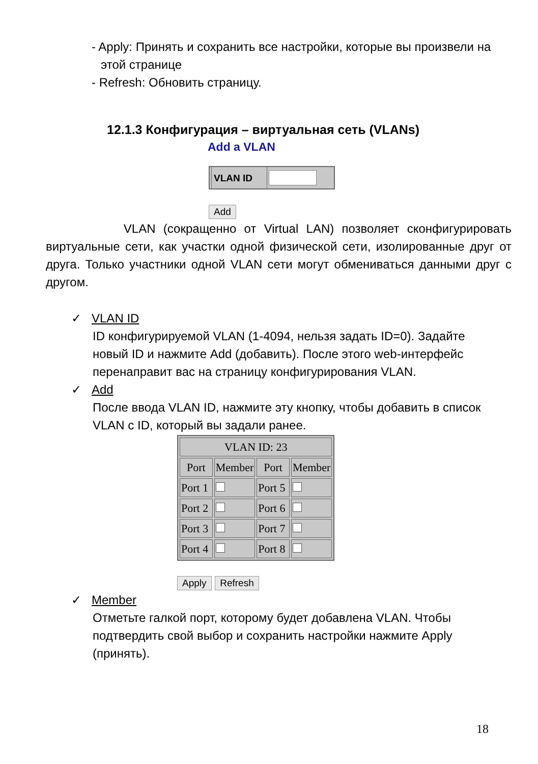- Apply: Принять и сохранить все настройки, которые вы произвели на этой странице
- Refresh: Обновить страницу.
12.1.3 Конфигурация – виртуальная сеть (VLANs)
Add a VLAN
VLAN ID
Add
VLAN (сокращенно от Virtual LAN) позволяет сконфигурировать виртуальные сети, как участки одной физической сети, изолированные друг от друга. Только участники одной VLAN сети могут обмениваться данными друг с другом.
✓ VLAN ID
ID конфигурируемой VLAN (1-4094, нельзя задать ID=0). Задайте новый ID и нажмите Add (добавить). После этого web-интерфейс перенаправит вас на страницу конфигурирования VLAN.
✓ Add
После ввода VLAN ID, нажмите эту кнопку, чтобы добавить в список VLAN с ID, который вы задали ранее.
| VLAN ID: 23 | | | |
| --- | --- | --- | --- |
| Port | Member | Port | Member |
| Port 1 | | Port 5 | |
| Port 2 | | Port 6 | |
| Port 3 | | Port 7 | |
| Port 4 | | Port 8 | |
Apply Refresh
✓ Member
Отметьте галкой порт, которому будет добавлена VLAN. Чтобы подтвердить свой выбор и сохранить настройки нажмите Apply (принять).
18